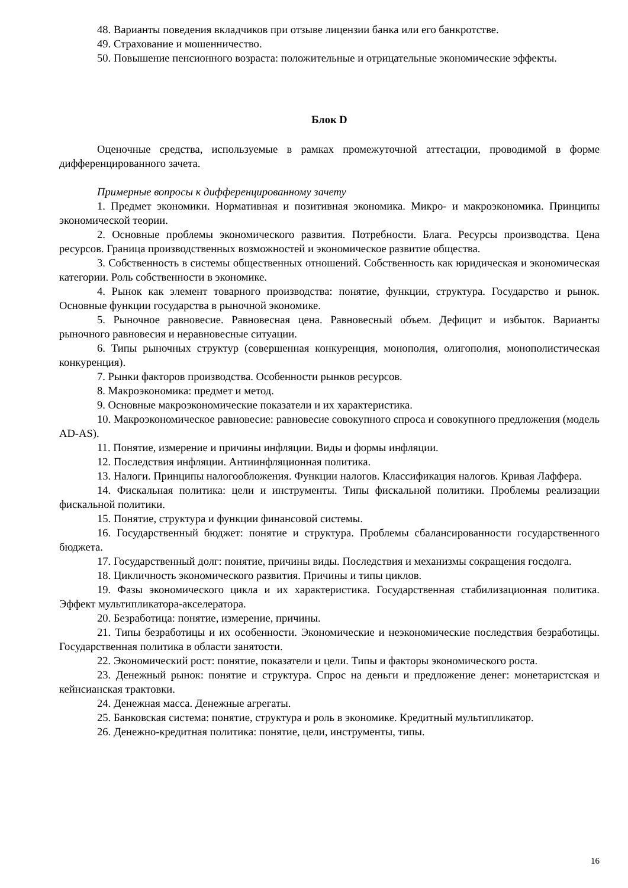48. Варианты поведения вкладчиков при отзыве лицензии банка или его банкротстве.
49. Страхование и мошенничество.
50. Повышение пенсионного возраста: положительные и отрицательные экономические эффекты.
Блок D
Оценочные средства, используемые в рамках промежуточной аттестации, проводимой в форме дифференцированного зачета.
Примерные вопросы к дифференцированному зачету
1. Предмет экономики. Нормативная и позитивная экономика. Микро- и макроэкономика. Принципы экономической теории.
2. Основные проблемы экономического развития. Потребности. Блага. Ресурсы производства. Цена ресурсов. Граница производственных возможностей и экономическое развитие общества.
3. Собственность в системы общественных отношений. Собственность как юридическая и экономическая категории. Роль собственности в экономике.
4. Рынок как элемент товарного производства: понятие, функции, структура. Государство и рынок. Основные функции государства в рыночной экономике.
5. Рыночное равновесие. Равновесная цена. Равновесный объем. Дефицит и избыток. Варианты рыночного равновесия и неравновесные ситуации.
6. Типы рыночных структур (совершенная конкуренция, монополия, олигополия, монополистическая конкуренция).
7. Рынки факторов производства. Особенности рынков ресурсов.
8. Макроэкономика: предмет и метод.
9. Основные макроэкономические показатели и их характеристика.
10. Макроэкономическое равновесие: равновесие совокупного спроса и совокупного предложения (модель AD-AS).
11. Понятие, измерение и причины инфляции. Виды и формы инфляции.
12. Последствия инфляции. Антиинфляционная политика.
13. Налоги. Принципы налогообложения. Функции налогов. Классификация налогов. Кривая Лаффера.
14. Фискальная политика: цели и инструменты. Типы фискальной политики. Проблемы реализации фискальной политики.
15. Понятие, структура и функции финансовой системы.
16. Государственный бюджет: понятие и структура. Проблемы сбалансированности государственного бюджета.
17. Государственный долг: понятие, причины виды. Последствия и механизмы сокращения госдолга.
18. Цикличность экономического развития. Причины и типы циклов.
19. Фазы экономического цикла и их характеристика. Государственная стабилизационная политика. Эффект мультипликатора-акселератора.
20. Безработица: понятие, измерение, причины.
21. Типы безработицы и их особенности. Экономические и неэкономические последствия безработицы. Государственная политика в области занятости.
22. Экономический рост: понятие, показатели и цели. Типы и факторы экономического роста.
23. Денежный рынок: понятие и структура. Спрос на деньги и предложение денег: монетаристская и кейнсианская трактовки.
24. Денежная масса. Денежные агрегаты.
25. Банковская система: понятие, структура и роль в экономике. Кредитный мультипликатор.
26. Денежно-кредитная политика: понятие, цели, инструменты, типы.
16